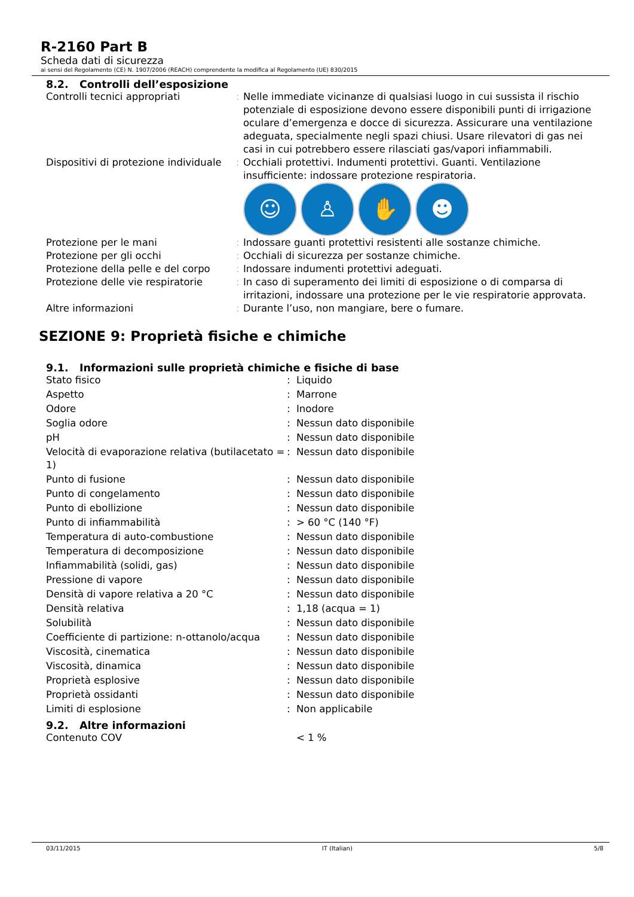R-2160 Part B
Scheda dati di sicurezza
ai sensi del Regolamento (CE) N. 1907/2006 (REACH) comprendente la modifica al Regolamento (UE) 830/2015
8.2. Controlli dell’esposizione
| Controlli tecnici appropriati | : | Nelle immediate vicinanze di qualsiasi luogo in cui sussista il rischio potenziale di esposizione devono essere disponibili punti di irrigazione oculare d’emergenza e docce di sicurezza. Assicurare una ventilazione adeguata, specialmente negli spazi chiusi. Usare rilevatori di gas nei casi in cui potrebbero essere rilasciati gas/vapori infiammabili. |
| Dispositivi di protezione individuale | : | Occhiali protettivi. Indumenti protettivi. Guanti. Ventilazione insufficiente: indossare protezione respiratoria. ☺ ♙ ✋ ☻ |
| Protezione per le mani | : | Indossare guanti protettivi resistenti alle sostanze chimiche. |
| Protezione per gli occhi | : | Occhiali di sicurezza per sostanze chimiche. |
| Protezione della pelle e del corpo | : | Indossare indumenti protettivi adeguati. |
| Protezione delle vie respiratorie | : | In caso di superamento dei limiti di esposizione o di comparsa di irritazioni, indossare una protezione per le vie respiratorie approvata. |
| Altre informazioni | : | Durante l’uso, non mangiare, bere o fumare. |
SEZIONE 9: Proprietà fisiche e chimiche
9.1. Informazioni sulle proprietà chimiche e fisiche di base
| Stato fisico | : | Liquido |
| Aspetto | : | Marrone |
| Odore | : | Inodore |
| Soglia odore | : | Nessun dato disponibile |
| pH | : | Nessun dato disponibile |
| Velocità di evaporazione relativa (butilacetato = 1) | : | Nessun dato disponibile |
| Punto di fusione | : | Nessun dato disponibile |
| Punto di congelamento | : | Nessun dato disponibile |
| Punto di ebollizione | : | Nessun dato disponibile |
| Punto di infiammabilità | : | > 60 °C (140 °F) |
| Temperatura di auto-combustione | : | Nessun dato disponibile |
| Temperatura di decomposizione | : | Nessun dato disponibile |
| Infiammabilità (solidi, gas) | : | Nessun dato disponibile |
| Pressione di vapore | : | Nessun dato disponibile |
| Densità di vapore relativa a 20 °C | : | Nessun dato disponibile |
| Densità relativa | : | 1,18 (acqua = 1) |
| Solubilità | : | Nessun dato disponibile |
| Coefficiente di partizione: n-ottanolo/acqua | : | Nessun dato disponibile |
| Viscosità, cinematica | : | Nessun dato disponibile |
| Viscosità, dinamica | : | Nessun dato disponibile |
| Proprietà esplosive | : | Nessun dato disponibile |
| Proprietà ossidanti | : | Nessun dato disponibile |
| Limiti di esplosione | : | Non applicabile |
9.2. Altre informazioni
| Contenuto COV | | < 1 % |
03/11/2015 IT (Italian) 5/8